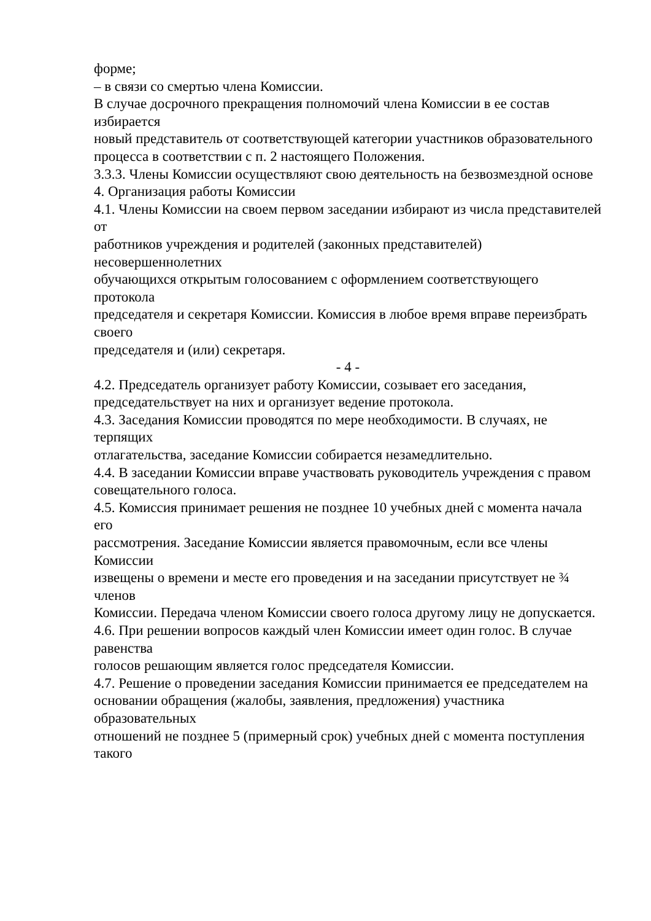форме;
– в связи со смертью члена Комиссии.
В случае досрочного прекращения полномочий члена Комиссии в ее состав избирается
новый представитель от соответствующей категории участников образовательного
процесса в соответствии с п. 2 настоящего Положения.
3.3.3. Члены Комиссии осуществляют свою деятельность на безвозмездной основе
4. Организация работы Комиссии
4.1. Члены Комиссии на своем первом заседании избирают из числа представителей от
работников учреждения и родителей (законных представителей) несовершеннолетних
обучающихся открытым голосованием с оформлением соответствующего протокола
председателя и секретаря Комиссии. Комиссия в любое время вправе переизбрать своего
председателя и (или) секретаря.
- 4 -
4.2. Председатель организует работу Комиссии, созывает его заседания,
председательствует на них и организует ведение протокола.
4.3. Заседания Комиссии проводятся по мере необходимости. В случаях, не терпящих
отлагательства, заседание Комиссии собирается незамедлительно.
4.4. В заседании Комиссии вправе участвовать руководитель учреждения с правом
совещательного голоса.
4.5. Комиссия принимает решения не позднее 10 учебных дней с момента начала его
рассмотрения. Заседание Комиссии является правомочным, если все члены Комиссии
извещены о времени и месте его проведения и на заседании присутствует не ¾ членов
Комиссии. Передача членом Комиссии своего голоса другому лицу не допускается.
4.6. При решении вопросов каждый член Комиссии имеет один голос. В случае равенства
голосов решающим является голос председателя Комиссии.
4.7. Решение о проведении заседания Комиссии принимается ее председателем на
основании обращения (жалобы, заявления, предложения) участника образовательных
отношений не позднее 5 (примерный срок) учебных дней с момента поступления такого